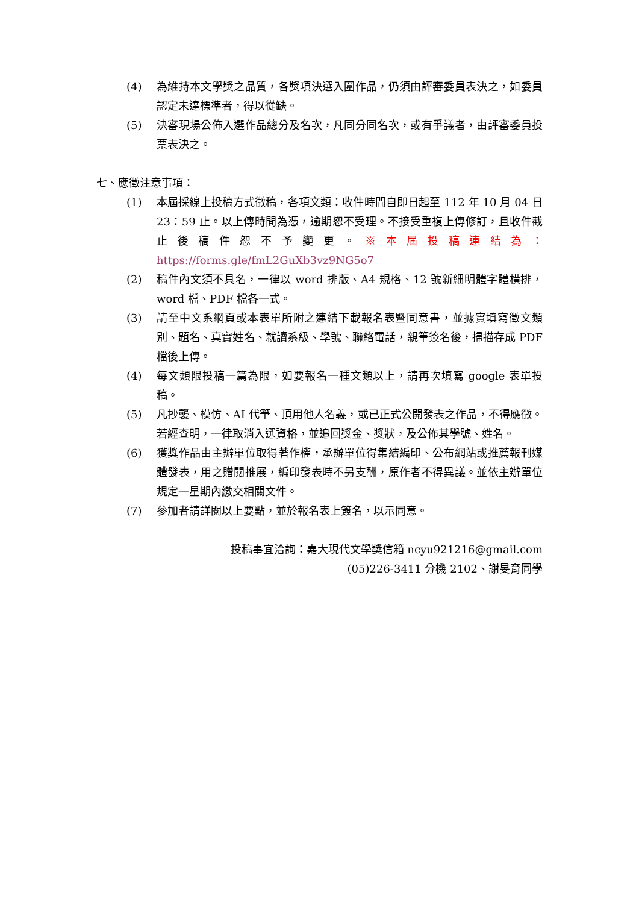(4) 為維持本文學獎之品質，各獎項決選入圍作品，仍須由評審委員表決之，如委員認定未達標準者，得以從缺。
(5) 決審現場公佈入選作品總分及名次，凡同分同名次，或有爭議者，由評審委員投票表決之。
七、應徵注意事項：
(1) 本屆採線上投稿方式徵稿，各項文類：收件時間自即日起至 112 年 10 月 04 日 23：59 止。以上傳時間為憑，逾期恕不受理。不接受重複上傳修訂，且收件截止後稿件恕不予變更。※本屆投稿連結為：https://forms.gle/fmL2GuXb3vz9NG5o7
(2) 稿件內文須不具名，一律以 word 排版、A4 規格、12 號新細明體字體橫排，word 檔、PDF 檔各一式。
(3) 請至中文系網頁或本表單所附之連結下載報名表暨同意書，並據實填寫徵文類別、題名、真實姓名、就讀系級、學號、聯絡電話，親筆簽名後，掃描存成 PDF 檔後上傳。
(4) 每文類限投稿一篇為限，如要報名一種文類以上，請再次填寫 google 表單投稿。
(5) 凡抄襲、模仿、AI 代筆、頂用他人名義，或已正式公開發表之作品，不得應徵。若經查明，一律取消入選資格，並追回獎金、獎狀，及公佈其學號、姓名。
(6) 獲獎作品由主辦單位取得著作權，承辦單位得集結編印、公布網站或推薦報刊媒體發表，用之贈閱推展，編印發表時不另支酬，原作者不得異議。並依主辦單位規定一星期內繳交相關文件。
(7) 參加者請詳閱以上要點，並於報名表上簽名，以示同意。
投稿事宜洽詢：嘉大現代文學獎信箱 ncyu921216@gmail.com
(05)226-3411 分機 2102、謝旻育同學